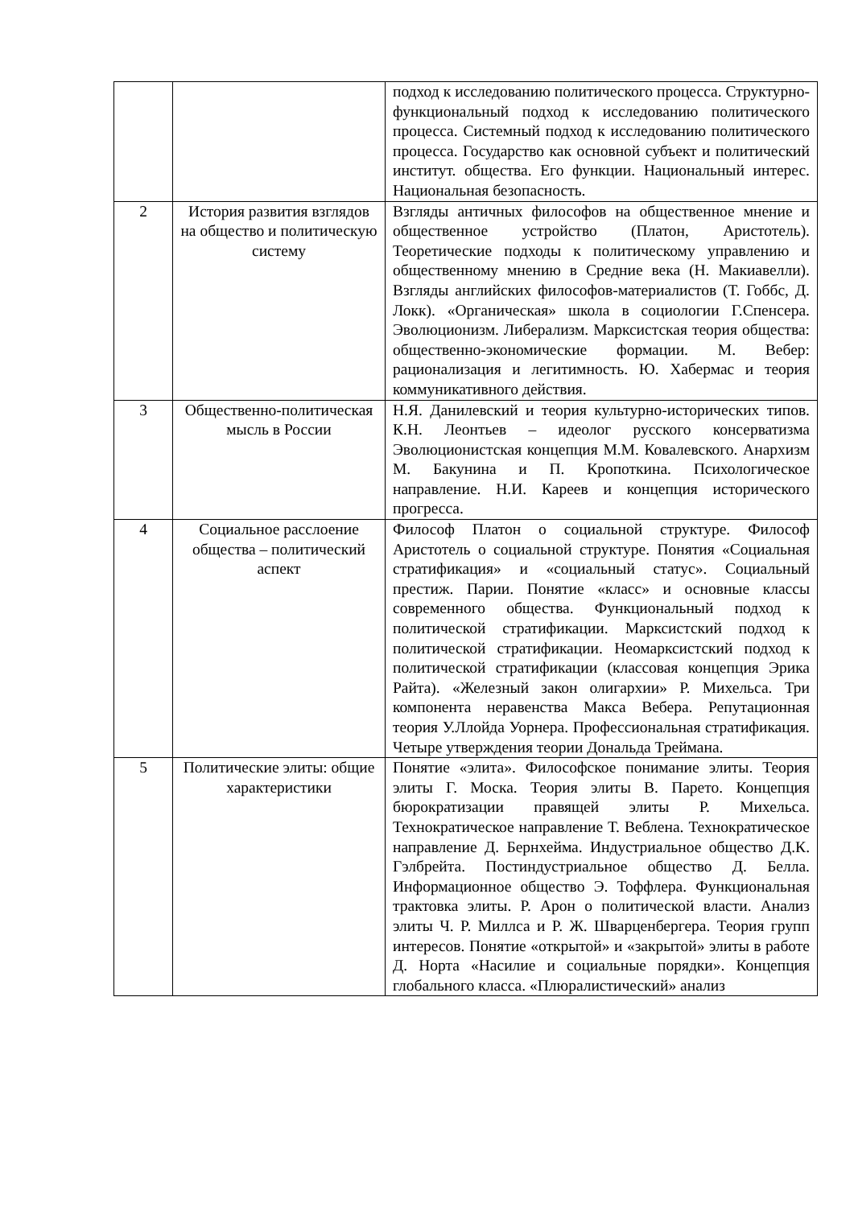| | | подход к исследованию политического процесса. Структурно-функциональный подход к исследованию политического процесса. Системный подход к исследованию политического процесса. Государство как основной субъект и политический институт. общества. Его функции. Национальный интерес. Национальная безопасность. |
| 2 | История развития взглядов на общество и политическую систему | Взгляды античных философов на общественное мнение и общественное устройство (Платон, Аристотель). Теоретические подходы к политическому управлению и общественному мнению в Средние века (Н. Макиавелли). Взгляды английских философов-материалистов (Т. Гоббс, Д. Локк). «Органическая» школа в социологии Г.Спенсера. Эволюционизм. Либерализм. Марксистская теория общества: общественно-экономические формации. М. Вебер: рационализация и легитимность. Ю. Хабермас и теория коммуникативного действия. |
| 3 | Общественно-политическая мысль в России | Н.Я. Данилевский и теория культурно-исторических типов. К.Н. Леонтьев – идеолог русского консерватизма Эволюционистская концепция М.М. Ковалевского. Анархизм М. Бакунина и П. Кропоткина. Психологическое направление. Н.И. Кареев и концепция исторического прогресса. |
| 4 | Социальное расслоение общества – политический аспект | Философ Платон о социальной структуре. Философ Аристотель о социальной структуре. Понятия «Социальная стратификация» и «социальный статус». Социальный престиж. Парии. Понятие «класс» и основные классы современного общества. Функциональный подход к политической стратификации. Марксистский подход к политической стратификации. Неомарксистский подход к политической стратификации (классовая концепция Эрика Райта). «Железный закон олигархии» Р. Михельса. Три компонента неравенства Макса Вебера. Репутационная теория У.Ллойда Уорнера. Профессиональная стратификация. Четыре утверждения теории Дональда Треймана. |
| 5 | Политические элиты: общие характеристики | Понятие «элита». Философское понимание элиты. Теория элиты Г. Моска. Теория элиты В. Парето. Концепция бюрократизации правящей элиты Р. Михельса. Технократическое направление Т. Веблена. Технократическое направление Д. Бернхейма. Индустриальное общество Д.К. Гэлбрейта. Постиндустриальное общество Д. Белла. Информационное общество Э. Тоффлера. Функциональная трактовка элиты. Р. Арон о политической власти. Анализ элиты Ч. Р. Миллса и Р. Ж. Шварценбергера. Теория групп интересов. Понятие «открытой» и «закрытой» элиты в работе Д. Норта «Насилие и социальные порядки». Концепция глобального класса. «Плюралистический» анализ |